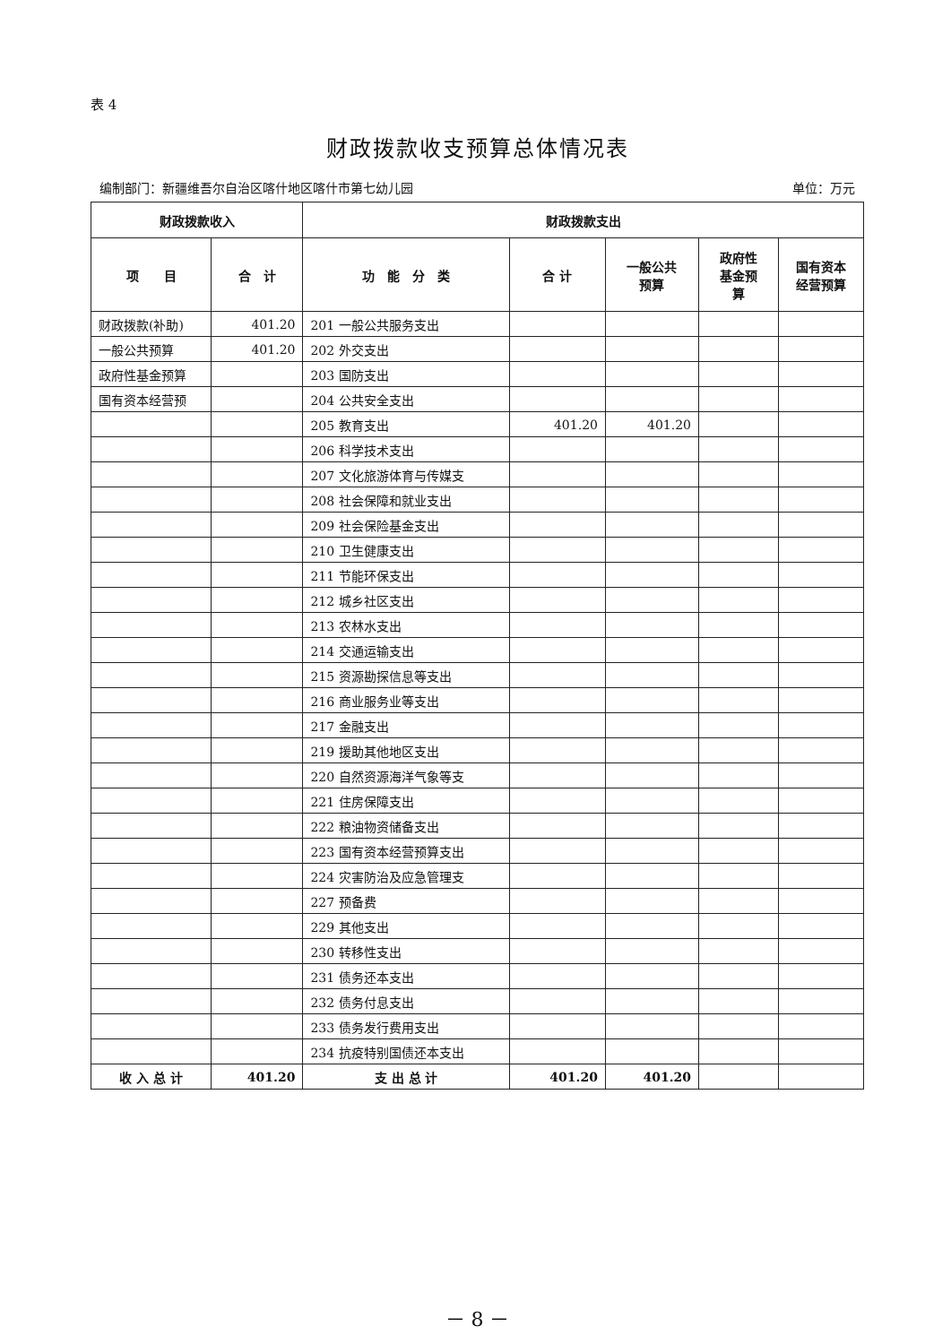表 4
财政拨款收支预算总体情况表
编制部门：新疆维吾尔自治区喀什地区喀什市第七幼儿园 单位：万元
| 财政拨款收入 | | 财政拨款支出 | | | | |
| --- | --- | --- | --- | --- | --- | --- |
| 项 目 | 合 计 | 功 能 分 类 | 合 计 | 一般公共 预算 | 政府性 基金预 算 | 国有资本 经营预算 |
| 财政拨款(补助) | 401.20 | 201 一般公共服务支出 | | | | |
| 一般公共预算 | 401.20 | 202 外交支出 | | | | |
| 政府性基金预算 | | 203 国防支出 | | | | |
| 国有资本经营预 | | 204 公共安全支出 | | | | |
| | | 205 教育支出 | 401.20 | 401.20 | | |
| | | 206 科学技术支出 | | | | |
| | | 207 文化旅游体育与传媒支 | | | | |
| | | 208 社会保障和就业支出 | | | | |
| | | 209 社会保险基金支出 | | | | |
| | | 210 卫生健康支出 | | | | |
| | | 211 节能环保支出 | | | | |
| | | 212 城乡社区支出 | | | | |
| | | 213 农林水支出 | | | | |
| | | 214 交通运输支出 | | | | |
| | | 215 资源勘探信息等支出 | | | | |
| | | 216 商业服务业等支出 | | | | |
| | | 217 金融支出 | | | | |
| | | 219 援助其他地区支出 | | | | |
| | | 220 自然资源海洋气象等支 | | | | |
| | | 221 住房保障支出 | | | | |
| | | 222 粮油物资储备支出 | | | | |
| | | 223 国有资本经营预算支出 | | | | |
| | | 224 灾害防治及应急管理支 | | | | |
| | | 227 预备费 | | | | |
| | | 229 其他支出 | | | | |
| | | 230 转移性支出 | | | | |
| | | 231 债务还本支出 | | | | |
| | | 232 债务付息支出 | | | | |
| | | 233 债务发行费用支出 | | | | |
| | | 234 抗疫特别国债还本支出 | | | | |
| 收 入 总 计 | 401.20 | 支 出 总 计 | 401.20 | 401.20 | | |
－ 8 －